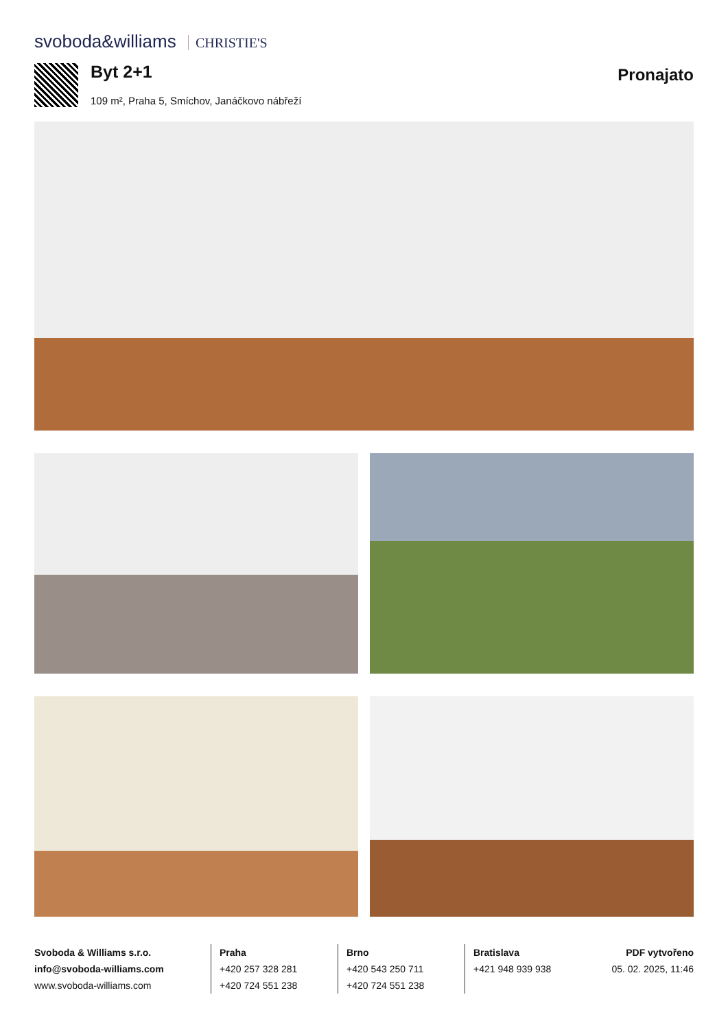svoboda&williams CHRISTIE'S
Byt 2+1
109 m², Praha 5, Smíchov, Janáčkovo nábřeží
Pronajato
Svoboda & Williams s.r.o.
info@svoboda-williams.com
www.svoboda-williams.com
Praha
+420 257 328 281
+420 724 551 238
Brno
+420 543 250 711
+420 724 551 238
Bratislava
+421 948 939 938
PDF vytvořeno
05. 02. 2025, 11:46